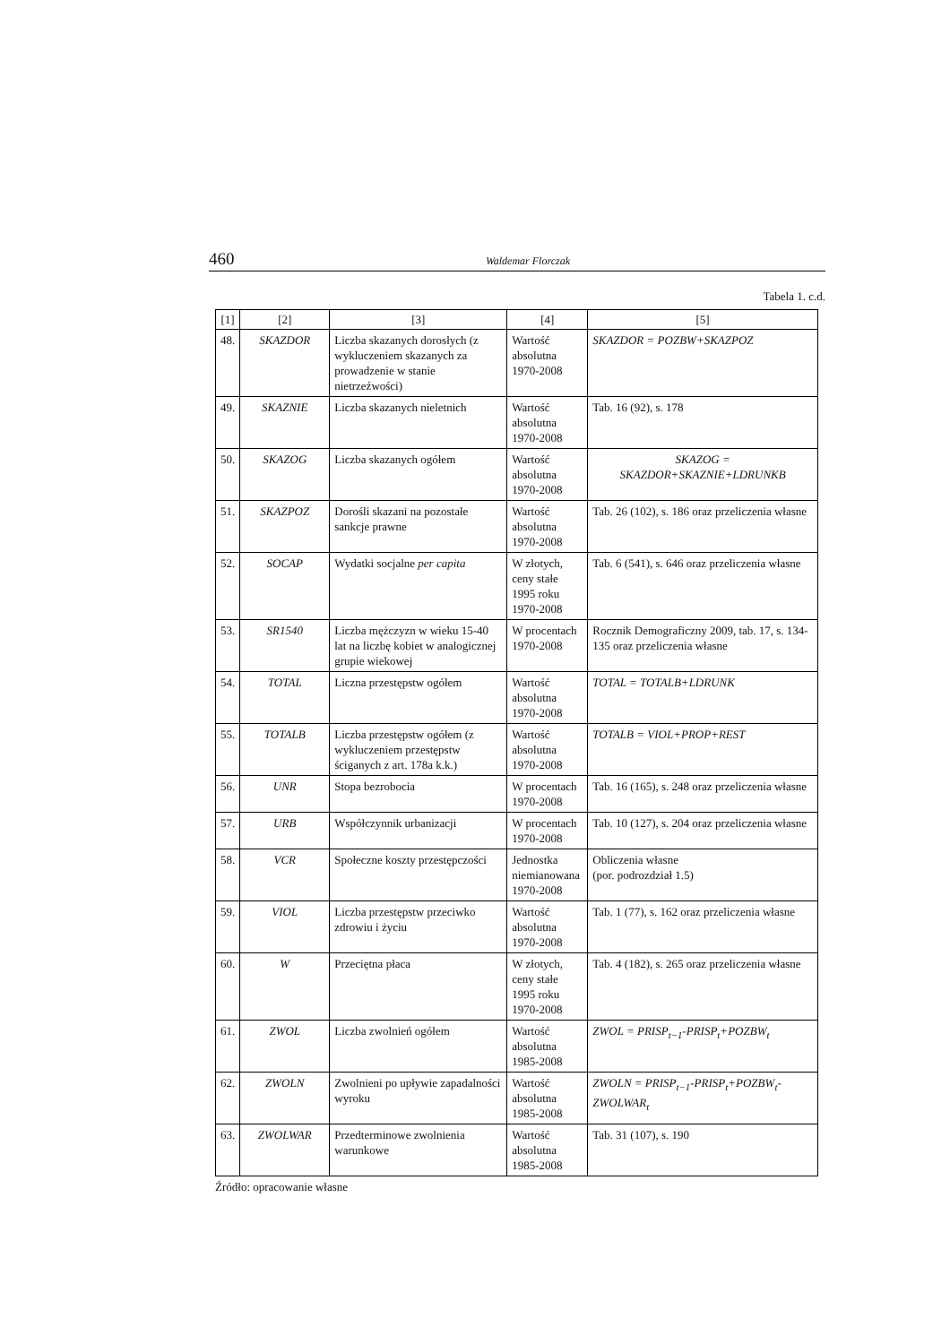460 Waldemar Florczak
Tabela 1. c.d.
| [1] | [2] | [3] | [4] | [5] |
| --- | --- | --- | --- | --- |
| 48. | SKAZDOR | Liczba skazanych dorosłych (z wykluczeniem skazanych za prowadzenie w stanie nietrzeźwości) | Wartość absolutna 1970-2008 | SKAZDOR = POZBW+SKAZPOZ |
| 49. | SKAZNIE | Liczba skazanych nieletnich | Wartość absolutna 1970-2008 | Tab. 16 (92), s. 178 |
| 50. | SKAZOG | Liczba skazanych ogółem | Wartość absolutna 1970-2008 | SKAZOG = SKAZDOR+SKAZNIE+LDRUNKB |
| 51. | SKAZPOZ | Dorośli skazani na pozostałe sankcje prawne | Wartość absolutna 1970-2008 | Tab. 26 (102), s. 186 oraz przeliczenia własne |
| 52. | SOCAP | Wydatki socjalne per capita | W złotych, ceny stałe 1995 roku 1970-2008 | Tab. 6 (541), s. 646 oraz przeliczenia własne |
| 53. | SR1540 | Liczba mężczyzn w wieku 15-40 lat na liczbę kobiet w analogicznej grupie wiekowej | W procentach 1970-2008 | Rocznik Demograficzny 2009, tab. 17, s. 134-135 oraz przeliczenia własne |
| 54. | TOTAL | Liczna przestępstw ogółem | Wartość absolutna 1970-2008 | TOTAL = TOTALB+LDRUNK |
| 55. | TOTALB | Liczba przestępstw ogółem (z wykluczeniem przestępstw ściganych z art. 178a k.k.) | Wartość absolutna 1970-2008 | TOTALB = VIOL+PROP+REST |
| 56. | UNR | Stopa bezrobocia | W procentach 1970-2008 | Tab. 16 (165), s. 248 oraz przeliczenia własne |
| 57. | URB | Współczynnik urbanizacji | W procentach 1970-2008 | Tab. 10 (127), s. 204 oraz przeliczenia własne |
| 58. | VCR | Społeczne koszty przestępczości | Jednostka niemianowana 1970-2008 | Obliczenia własne (por. podrozdział 1.5) |
| 59. | VIOL | Liczba przestępstw przeciwko zdrowiu i życiu | Wartość absolutna 1970-2008 | Tab. 1 (77), s. 162 oraz przeliczenia własne |
| 60. | W | Przeciętna płaca | W złotych, ceny stałe 1995 roku 1970-2008 | Tab. 4 (182), s. 265 oraz przeliczenia własne |
| 61. | ZWOL | Liczba zwolnień ogółem | Wartość absolutna 1985-2008 | ZWOL = PRISP<sub>t−1</sub>-PRISP<sub>t</sub>+POZBW<sub>t</sub> |
| 62. | ZWOLN | Zwolnieni po upływie zapadalności wyroku | Wartość absolutna 1985-2008 | ZWOLN = PRISP<sub>t−1</sub>-PRISP<sub>t</sub>+POZBW<sub>t</sub>-ZWOLWAR<sub>t</sub> |
| 63. | ZWOLWAR | Przedterminowe zwolnienia warunkowe | Wartość absolutna 1985-2008 | Tab. 31 (107), s. 190 |
Źródło: opracowanie własne